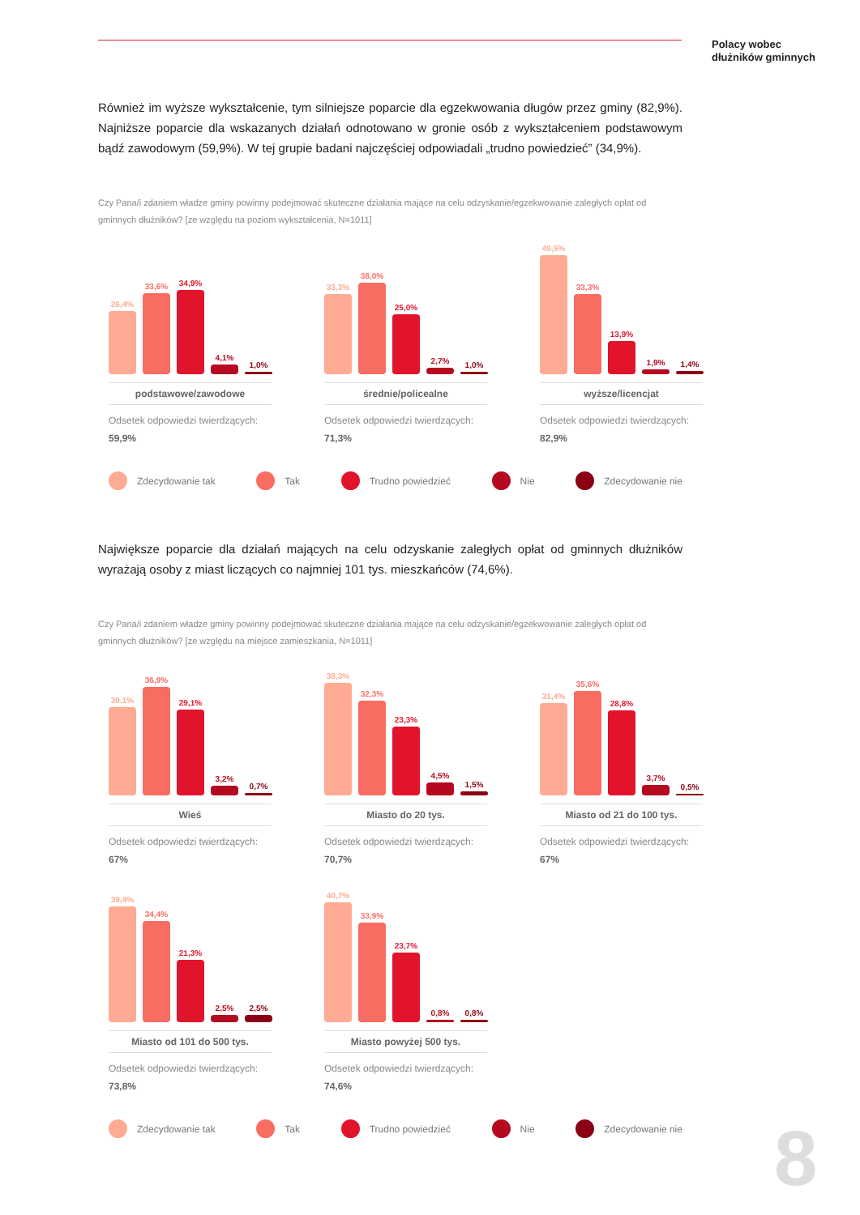Polacy wobec
dłużników gminnych
Również im wyższe wykształcenie, tym silniejsze poparcie dla egzekwowania długów przez gminy (82,9%). Najniższe poparcie dla wskazanych działań odnotowano w gronie osób z wykształceniem podstawowym bądź zawodowym (59,9%). W tej grupie badani najczęściej odpowiadali „trudno powiedzieć” (34,9%).
Czy Pana/i zdaniem władze gminy powinny podejmować skuteczne działania mające na celu odzyskanie/egzekwowanie zaległych opłat od gminnych dłużników? [ze względu na poziom wykształcenia, N=1011]
26,4%
33,6%
34,9%
4,1%
1,0%
podstawowe/zawodowe
Odsetek odpowiedzi twierdzących:
59,9%
33,3%
38,0%
25,0%
2,7%
1,0%
średnie/policealne
Odsetek odpowiedzi twierdzących:
71,3%
49,5%
33,3%
13,9%
1,9%
1,4%
wyższe/licencjat
Odsetek odpowiedzi twierdzących:
82,9%
Zdecydowanie tak Tak Trudno powiedzieć Nie Zdecydowanie nie
Największe poparcie dla działań mających na celu odzyskanie zaległych opłat od gminnych dłużników wyrażają osoby z miast liczących co najmniej 101 tys. mieszkańców (74,6%).
Czy Pana/i zdaniem władze gminy powinny podejmować skuteczne działania mające na celu odzyskanie/egzekwowanie zaległych opłat od gminnych dłużników? [ze względu na miejsce zamieszkania, N=1011]
30,1%
36,9%
29,1%
3,2%
0,7%
Wieś
Odsetek odpowiedzi twierdzących:
67%
38,3%
32,3%
23,3%
4,5%
1,5%
Miasto do 20 tys.
Odsetek odpowiedzi twierdzących:
70,7%
31,4%
35,6%
28,8%
3,7%
0,5%
Miasto od 21 do 100 tys.
Odsetek odpowiedzi twierdzących:
67%
39,4%
34,4%
21,3%
2,5%
2,5%
Miasto od 101 do 500 tys.
Odsetek odpowiedzi twierdzących:
73,8%
40,7%
33,9%
23,7%
0,8%
0,8%
Miasto powyżej 500 tys.
Odsetek odpowiedzi twierdzących:
74,6%
Zdecydowanie tak Tak Trudno powiedzieć Nie Zdecydowanie nie
8